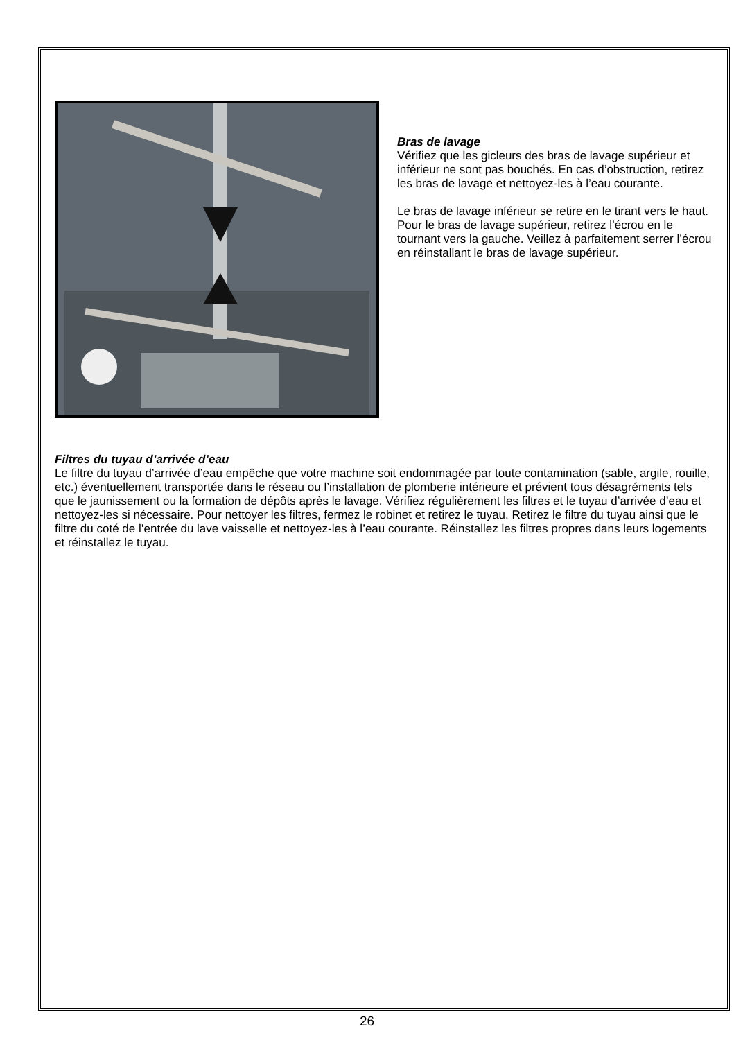Bras de lavage
Vérifiez que les gicleurs des bras de lavage supérieur et inférieur ne sont pas bouchés. En cas d’obstruction, retirez les bras de lavage et nettoyez-les à l’eau courante.
Le bras de lavage inférieur se retire en le tirant vers le haut. Pour le bras de lavage supérieur, retirez l’écrou en le tournant vers la gauche. Veillez à parfaitement serrer l’écrou en réinstallant le bras de lavage supérieur.
Filtres du tuyau d’arrivée d’eau
Le filtre du tuyau d’arrivée d’eau empêche que votre machine soit endommagée par toute contamination (sable, argile, rouille, etc.) éventuellement transportée dans le réseau ou l’installation de plomberie intérieure et prévient tous désagréments tels que le jaunissement ou la formation de dépôts après le lavage. Vérifiez régulièrement les filtres et le tuyau d’arrivée d’eau et nettoyez-les si nécessaire. Pour nettoyer les filtres, fermez le robinet et retirez le tuyau. Retirez le filtre du tuyau ainsi que le filtre du coté de l’entrée du lave vaisselle et nettoyez-les à l’eau courante. Réinstallez les filtres propres dans leurs logements et réinstallez le tuyau.
26